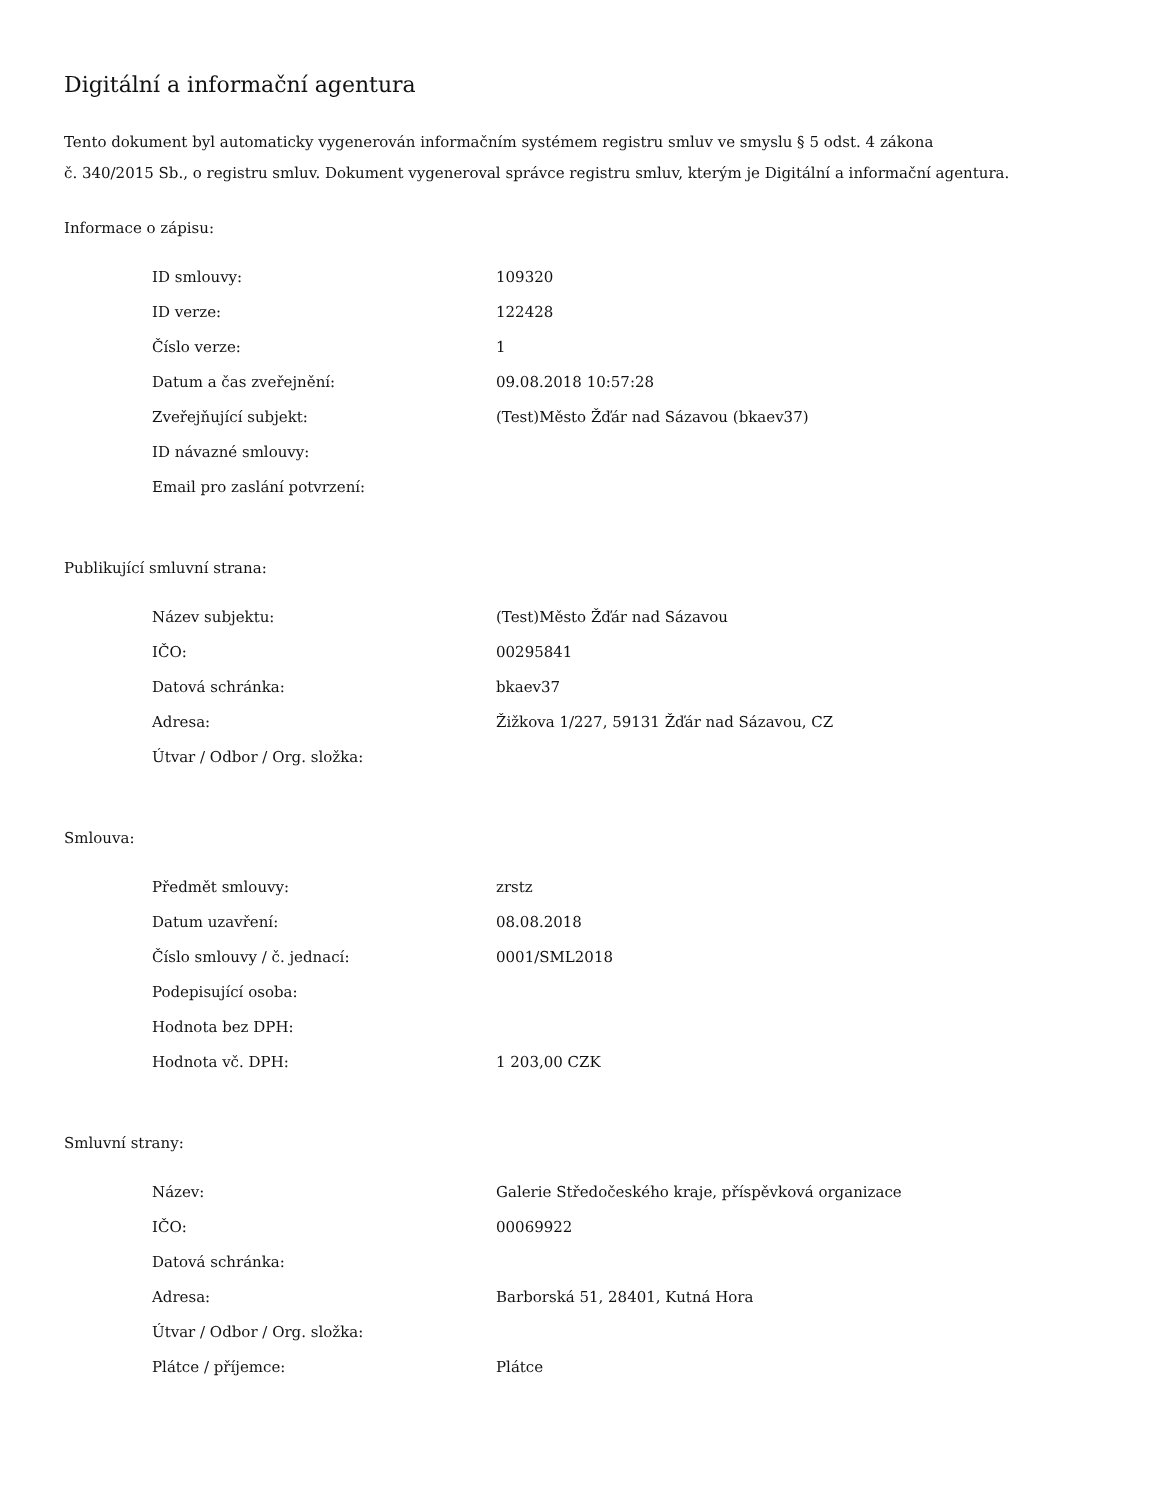Digitální a informační agentura
Tento dokument byl automaticky vygenerován informačním systémem registru smluv ve smyslu § 5 odst. 4 zákona
č. 340/2015 Sb., o registru smluv. Dokument vygeneroval správce registru smluv, kterým je Digitální a informační agentura.
Informace o zápisu:
| ID smlouvy: | 109320 |
| ID verze: | 122428 |
| Číslo verze: | 1 |
| Datum a čas zveřejnění: | 09.08.2018 10:57:28 |
| Zveřejňující subjekt: | (Test)Město Žďár nad Sázavou (bkaev37) |
| ID návazné smlouvy: | |
| Email pro zaslání potvrzení: | |
Publikující smluvní strana:
| Název subjektu: | (Test)Město Žďár nad Sázavou |
| IČO: | 00295841 |
| Datová schránka: | bkaev37 |
| Adresa: | Žižkova 1/227, 59131 Žďár nad Sázavou, CZ |
| Útvar / Odbor / Org. složka: | |
Smlouva:
| Předmět smlouvy: | zrstz |
| Datum uzavření: | 08.08.2018 |
| Číslo smlouvy / č. jednací: | 0001/SML2018 |
| Podepisující osoba: | |
| Hodnota bez DPH: | |
| Hodnota vč. DPH: | 1 203,00 CZK |
Smluvní strany:
| Název: | Galerie Středočeského kraje, příspěvková organizace |
| IČO: | 00069922 |
| Datová schránka: | |
| Adresa: | Barborská 51, 28401, Kutná Hora |
| Útvar / Odbor / Org. složka: | |
| Plátce / příjemce: | Plátce |